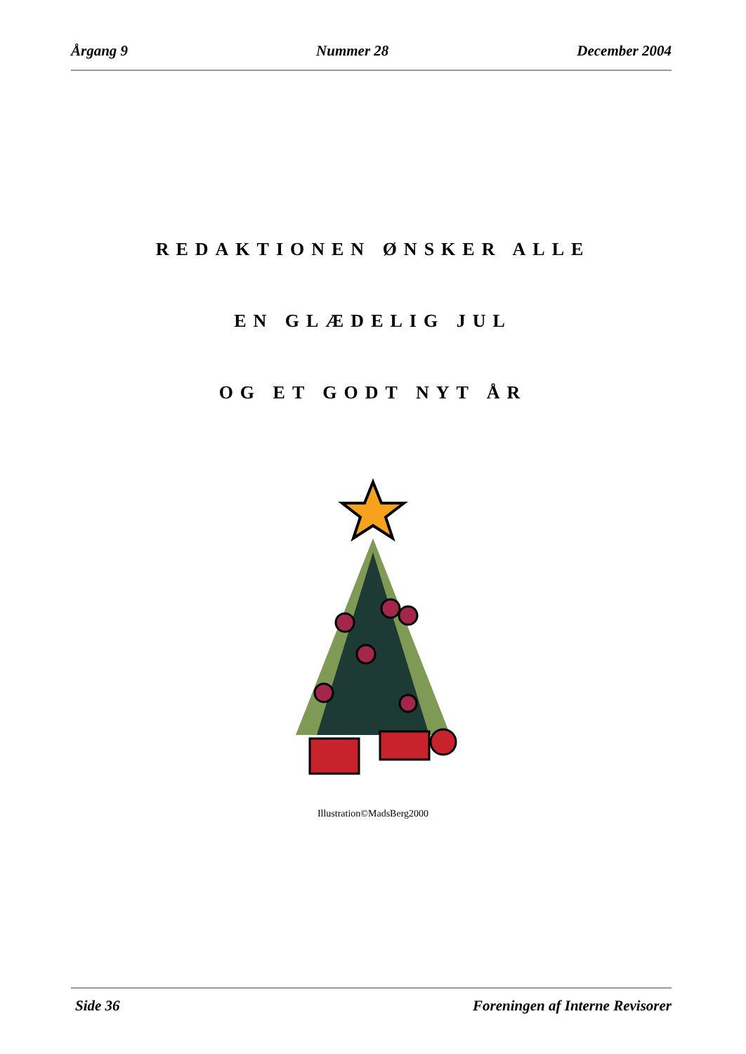Årgang 9 Nummer 28 December 2004
REDAKTIONEN ØNSKER ALLE
EN GLÆDELIG JUL
OG ET GODT NYT ÅR
Illustration©MadsBerg2000
Side 36 Foreningen af Interne Revisorer